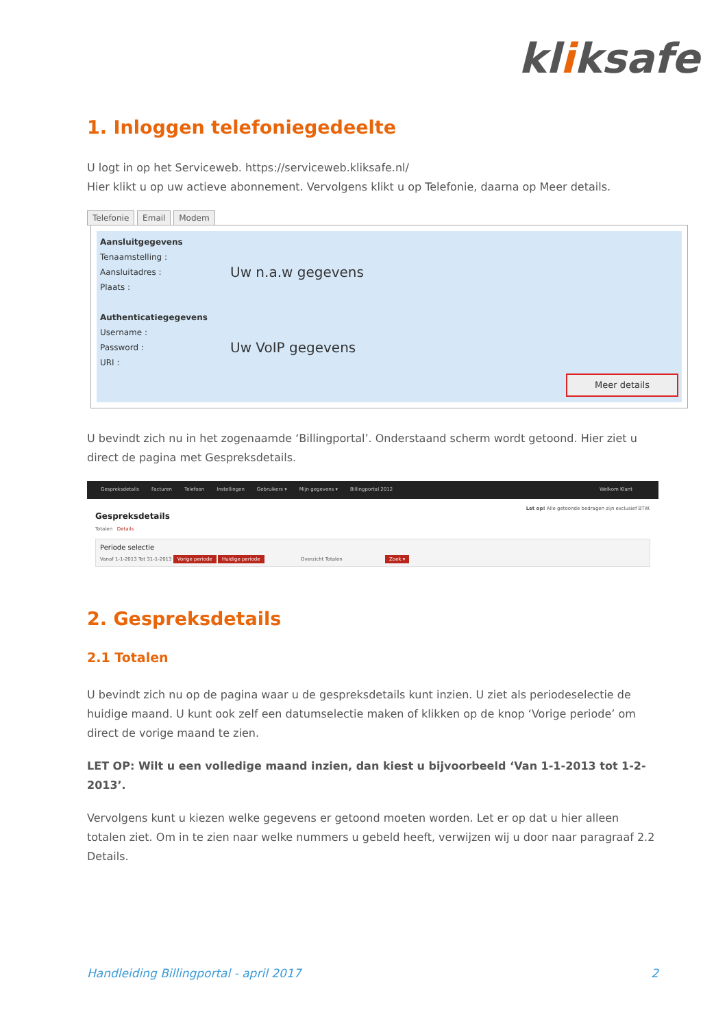kliksafe
1. Inloggen telefoniegedeelte
U logt in op het Serviceweb. https://serviceweb.kliksafe.nl/
Hier klikt u op uw actieve abonnement. Vervolgens klikt u op Telefonie, daarna op Meer details.
Telefonie Email Modem
Aansluitgegevens
Tenaamstelling :
Aansluitadres : Uw n.a.w gegevens
Plaats :
Authenticatiegegevens
Username :
Password : Uw VoIP gegevens
URI :
Meer details
U bevindt zich nu in het zogenaamde ‘Billingportal’. Onderstaand scherm wordt getoond. Hier ziet u direct de pagina met Gespreksdetails.
Gespreksdetails Facturen Telefoon Instellingen Gebruikers ▾ Mijn gegevens ▾ Billingportal 2012 Welkom Klant
Let op! Alle getoonde bedragen zijn exclusief BTW.
Gespreksdetails
Totalen Details
Periode selectie
Vanaf 1-1-2013 Tot 31-1-2013 Vorige periode Huidige periode Overzicht Totalen Zoek ▾
2. Gespreksdetails
2.1 Totalen
U bevindt zich nu op de pagina waar u de gespreksdetails kunt inzien. U ziet als periodeselectie de huidige maand. U kunt ook zelf een datumselectie maken of klikken op de knop ‘Vorige periode’ om direct de vorige maand te zien.
LET OP: Wilt u een volledige maand inzien, dan kiest u bijvoorbeeld ‘Van 1-1-2013 tot 1-2-2013’.
Vervolgens kunt u kiezen welke gegevens er getoond moeten worden. Let er op dat u hier alleen totalen ziet. Om in te zien naar welke nummers u gebeld heeft, verwijzen wij u door naar paragraaf 2.2 Details.
Handleiding Billingportal - april 2017 2